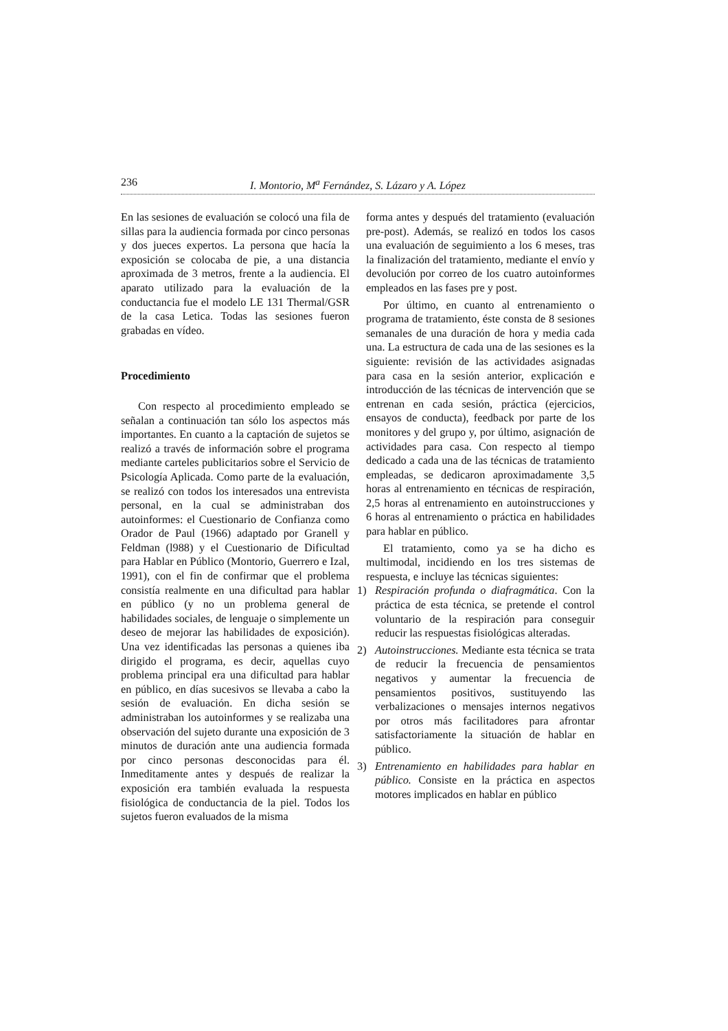236 I. Montorio, M<sup>a</sup> Fernández, S. Lázaro y A. López
En las sesiones de evaluación se colocó una fila de sillas para la audiencia formada por cinco personas y dos jueces expertos. La persona que hacía la exposición se colocaba de pie, a una distancia aproximada de 3 metros, frente a la audiencia. El aparato utilizado para la evaluación de la conductancia fue el modelo LE 131 Thermal/GSR de la casa Letica. Todas las sesiones fueron grabadas en vídeo.
Procedimiento
Con respecto al procedimiento empleado se señalan a continuación tan sólo los aspectos más importantes. En cuanto a la captación de sujetos se realizó a través de información sobre el programa mediante carteles publicitarios sobre el Servicio de Psicología Aplicada. Como parte de la evaluación, se realizó con todos los interesados una entrevista personal, en la cual se administraban dos autoinformes: el Cuestionario de Confianza como Orador de Paul (1966) adaptado por Granell y Feldman (l988) y el Cuestionario de Dificultad para Hablar en Público (Montorio, Guerrero e Izal, 1991), con el fin de confirmar que el problema consistía realmente en una dificultad para hablar en público (y no un problema general de habilidades sociales, de lenguaje o simplemente un deseo de mejorar las habilidades de exposición). Una vez identificadas las personas a quienes iba dirigido el programa, es decir, aquellas cuyo problema principal era una dificultad para hablar en público, en días sucesivos se llevaba a cabo la sesión de evaluación. En dicha sesión se administraban los autoinformes y se realizaba una observación del sujeto durante una exposición de 3 minutos de duración ante una audiencia formada por cinco personas desconocidas para él. Inmeditamente antes y después de realizar la exposición era también evaluada la respuesta fisiológica de conductancia de la piel. Todos los sujetos fueron evaluados de la misma
forma antes y después del tratamiento (evaluación pre-post). Además, se realizó en todos los casos una evaluación de seguimiento a los 6 meses, tras la finalización del tratamiento, mediante el envío y devolución por correo de los cuatro autoinformes empleados en las fases pre y post.
Por último, en cuanto al entrenamiento o programa de tratamiento, éste consta de 8 sesiones semanales de una duración de hora y media cada una. La estructura de cada una de las sesiones es la siguiente: revisión de las actividades asignadas para casa en la sesión anterior, explicación e introducción de las técnicas de intervención que se entrenan en cada sesión, práctica (ejercicios, ensayos de conducta), feedback por parte de los monitores y del grupo y, por último, asignación de actividades para casa. Con respecto al tiempo dedicado a cada una de las técnicas de tratamiento empleadas, se dedicaron aproximadamente 3,5 horas al entrenamiento en técnicas de respiración, 2,5 horas al entrenamiento en autoinstrucciones y 6 horas al entrenamiento o práctica en habilidades para hablar en público.
El tratamiento, como ya se ha dicho es multimodal, incidiendo en los tres sistemas de respuesta, e incluye las técnicas siguientes:
1) Respiración profunda o diafragmática. Con la práctica de esta técnica, se pretende el control voluntario de la respiración para conseguir reducir las respuestas fisiológicas alteradas.
2) Autoinstrucciones. Mediante esta técnica se trata de reducir la frecuencia de pensamientos negativos y aumentar la frecuencia de pensamientos positivos, sustituyendo las verbalizaciones o mensajes internos negativos por otros más facilitadores para afrontar satisfactoriamente la situación de hablar en público.
3) Entrenamiento en habilidades para hablar en público. Consiste en la práctica en aspectos motores implicados en hablar en público